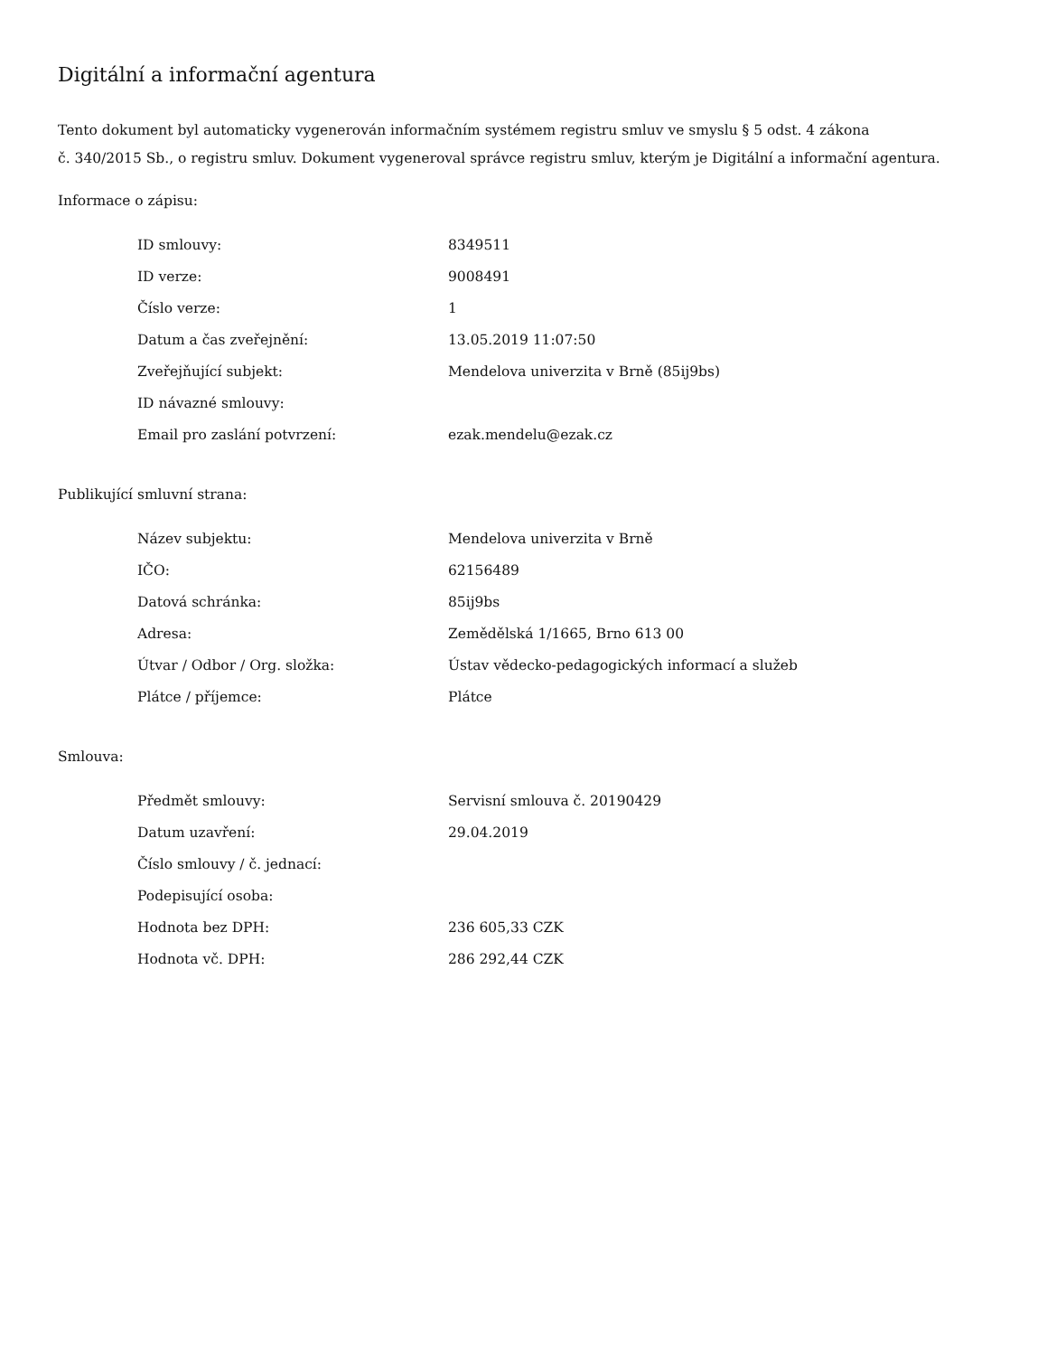Digitální a informační agentura
Tento dokument byl automaticky vygenerován informačním systémem registru smluv ve smyslu § 5 odst. 4 zákona
č. 340/2015 Sb., o registru smluv. Dokument vygeneroval správce registru smluv, kterým je Digitální a informační agentura.
Informace o zápisu:
| ID smlouvy: | 8349511 |
| ID verze: | 9008491 |
| Číslo verze: | 1 |
| Datum a čas zveřejnění: | 13.05.2019 11:07:50 |
| Zveřejňující subjekt: | Mendelova univerzita v Brně (85ij9bs) |
| ID návazné smlouvy: | |
| Email pro zaslání potvrzení: | ezak.mendelu@ezak.cz |
Publikující smluvní strana:
| Název subjektu: | Mendelova univerzita v Brně |
| IČO: | 62156489 |
| Datová schránka: | 85ij9bs |
| Adresa: | Zemědělská 1/1665, Brno 613 00 |
| Útvar / Odbor / Org. složka: | Ústav vědecko-pedagogických informací a služeb |
| Plátce / příjemce: | Plátce |
Smlouva:
| Předmět smlouvy: | Servisní smlouva č. 20190429 |
| Datum uzavření: | 29.04.2019 |
| Číslo smlouvy / č. jednací: | |
| Podepisující osoba: | |
| Hodnota bez DPH: | 236 605,33 CZK |
| Hodnota vč. DPH: | 286 292,44 CZK |